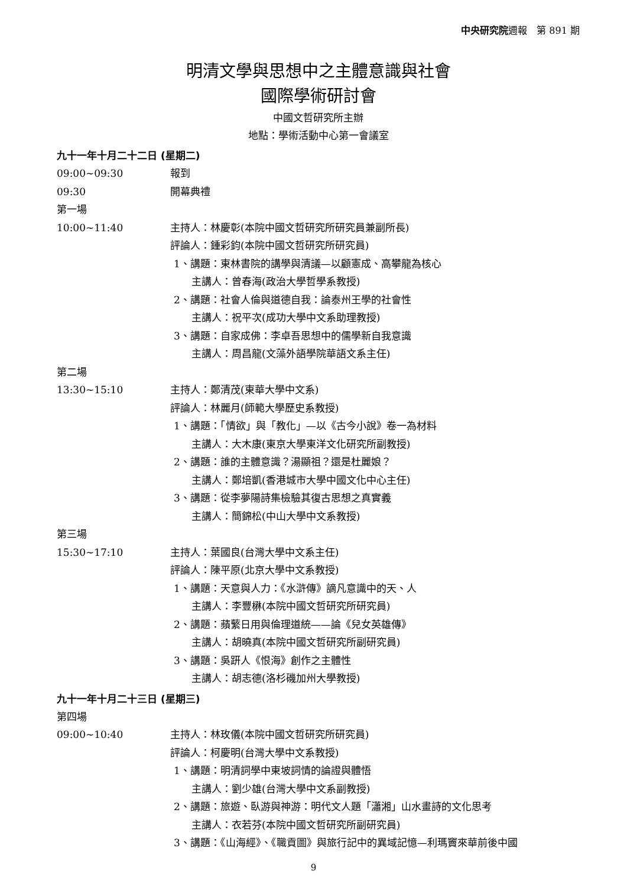中央研究院週報　第 891 期
明清文學與思想中之主體意識與社會
國際學術研討會
中國文哲研究所主辦
地點：學術活動中心第一會議室
九十一年十月二十二日 (星期二)
09:00~09:30 報到
09:30 開幕典禮
第一場
10:00~11:40 主持人：林慶彰(本院中國文哲研究所研究員兼副所長)
評論人：鍾彩鈞(本院中國文哲研究所研究員)
1、講題：東林書院的講學與清議—以顧憲成、高攀龍為核心
主講人：曾春海(政治大學哲學系教授)
2、講題：社會人倫與道德自我：論泰州王學的社會性
主講人：祝平次(成功大學中文系助理教授)
3、講題：自家成佛：李卓吾思想中的儒學新自我意識
主講人：周昌龍(文藻外語學院華語文系主任)
第二場
13:30~15:10 主持人：鄭清茂(東華大學中文系)
評論人：林麗月(師範大學歷史系教授)
1、講題：「情欲」與「教化」—以《古今小說》卷一為材料
主講人：大木康(東京大學東洋文化研究所副教授)
2、講題：誰的主體意識？湯顯祖？還是杜麗娘？
主講人：鄭培凱(香港城市大學中國文化中心主任)
3、講題：從李夢陽詩集檢驗其復古思想之真實義
主講人：簡錦松(中山大學中文系教授)
第三場
15:30~17:10 主持人：葉國良(台灣大學中文系主任)
評論人：陳平原(北京大學中文系教授)
1、講題：天意與人力：《水滸傳》謫凡意識中的天、人
主講人：李豐楙(本院中國文哲研究所研究員)
2、講題：蘋蘩日用與倫理道統——論《兒女英雄傳》
主講人：胡曉真(本院中國文哲研究所副研究員)
3、講題：吳趼人《恨海》創作之主體性
主講人：胡志德(洛杉磯加州大學教授)
九十一年十月二十三日 (星期三)
第四場
09:00~10:40 主持人：林玫儀(本院中國文哲研究所研究員)
評論人：柯慶明(台灣大學中文系教授)
1、講題：明清詞學中東坡詞情的論證與體悟
主講人：劉少雄(台灣大學中文系副教授)
2、講題：旅遊、臥游與神游：明代文人題「瀟湘」山水畫詩的文化思考
主講人：衣若芬(本院中國文哲研究所副研究員)
3、講題：《山海經》、《職貢圖》與旅行記中的異域記憶—利瑪竇來華前後中國
9